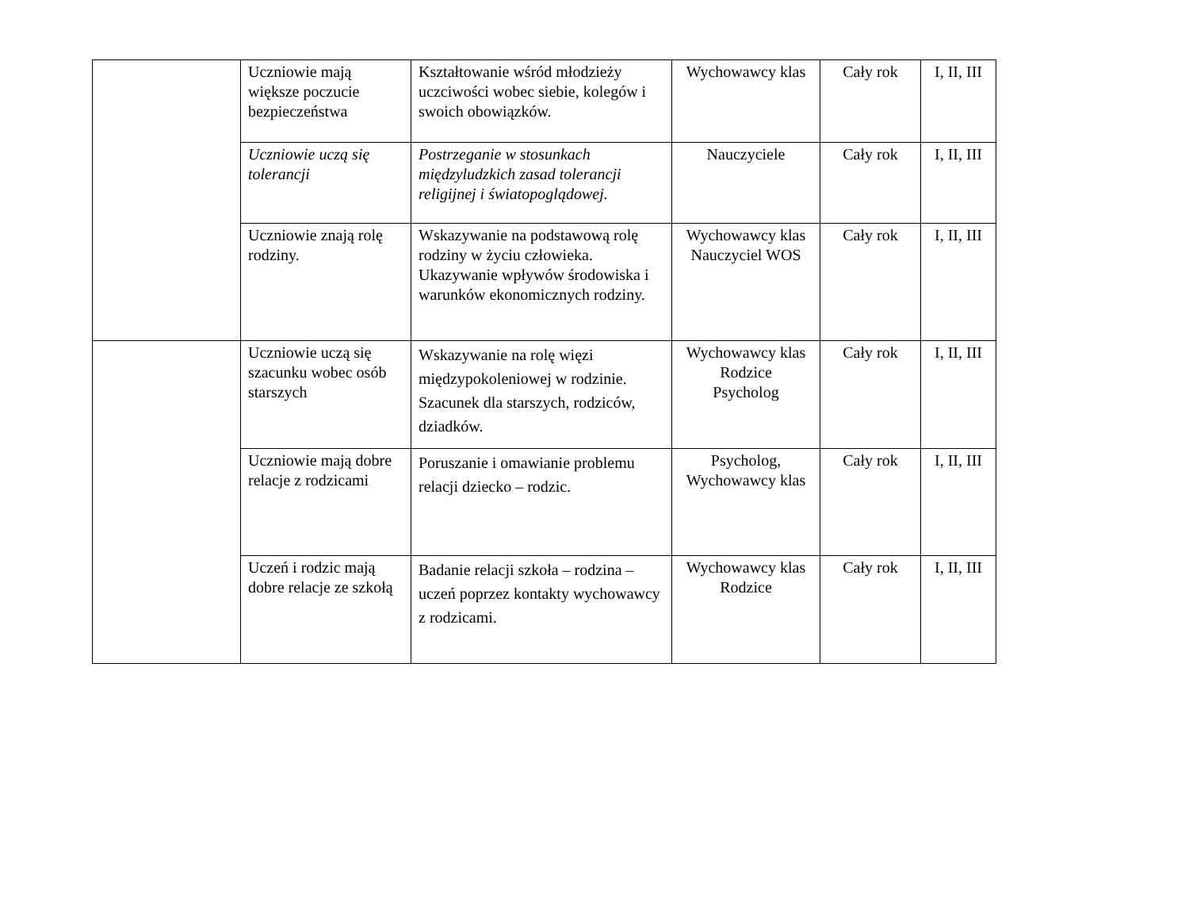| | Uczniowie mają większe poczucie bezpieczeństwa | Kształtowanie wśród młodzieży uczciwości wobec siebie, kolegów i swoich obowiązków. | Wychowawcy klas | Cały rok | I, II, III |
| | Uczniowie uczą się tolerancji | Postrzeganie w stosunkach międzyludzkich zasad tolerancji religijnej i światopoglądowej. | Nauczyciele | Cały rok | I, II, III |
| | Uczniowie znają rolę rodziny. | Wskazywanie na podstawową rolę rodziny w życiu człowieka. Ukazywanie wpływów środowiska i warunków ekonomicznych rodziny. | Wychowawcy klas Nauczyciel WOS | Cały rok | I, II, III |
| | Uczniowie uczą się szacunku wobec osób starszych | Wskazywanie na rolę więzi międzypokoleniowej w rodzinie. Szacunek dla starszych, rodziców, dziadków. | Wychowawcy klas Rodzice Psycholog | Cały rok | I, II, III |
| | Uczniowie mają dobre relacje z rodzicami | Poruszanie i omawianie problemu relacji dziecko – rodzic. | Psycholog, Wychowawcy klas | Cały rok | I, II, III |
| | Uczeń i rodzic mają dobre relacje ze szkołą | Badanie relacji szkoła – rodzina – uczeń poprzez kontakty wychowawcy z rodzicami. | Wychowawcy klas Rodzice | Cały rok | I, II, III |